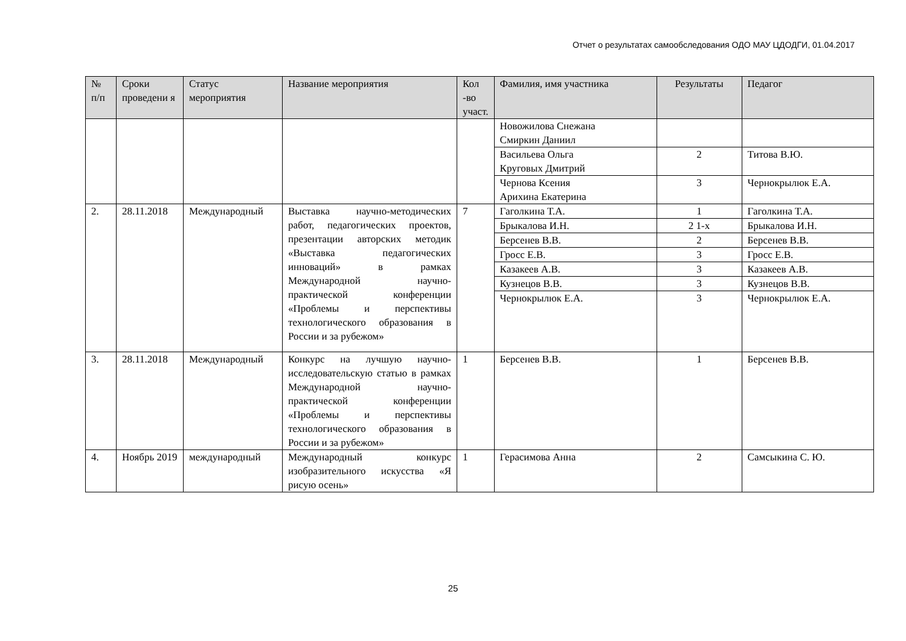Отчет о результатах самообследования ОДО МАУ ЦДОДГИ, 01.04.2017
| № п/п | Сроки проведени я | Статус мероприятия | Название мероприятия | Кол -во участ. | Фамилия, имя участника | Результаты | Педагог |
| --- | --- | --- | --- | --- | --- | --- | --- |
| | | | | | Новожилова Снежана Смиркин Даниил | | |
| | | | | | Васильева Ольга Круговых Дмитрий | 2 | Титова В.Ю. |
| | | | | | Чернова Ксения Арихина Екатерина | 3 | Чернокрылюк Е.А. |
| 2. | 28.11.2018 | Международный | Выставка научно-методических работ, педагогических проектов, презентации авторских методик «Выставка педагогических инноваций» в рамках Международной научно-практической конференции «Проблемы и перспективы технологического образования в России и за рубежом» | 7 | Гаголкина Т.А. | 1 | Гаголкина Т.А. |
| | | | | | Брыкалова И.Н. | 2 1-х | Брыкалова И.Н. |
| | | | | | Берсенев В.В. | 2 | Берсенев В.В. |
| | | | | | Гросс Е.В. | 3 | Гросс Е.В. |
| | | | | | Казакеев А.В. | 3 | Казакеев А.В. |
| | | | | | Кузнецов В.В. | 3 | Кузнецов В.В. |
| | | | | | Чернокрылюк Е.А. | 3 | Чернокрылюк Е.А. |
| 3. | 28.11.2018 | Международный | Конкурс на лучшую научно-исследовательскую статью в рамках Международной научно-практической конференции «Проблемы и перспективы технологического образования в России и за рубежом» | 1 | Берсенев В.В. | 1 | Берсенев В.В. |
| 4. | Ноябрь 2019 | международный | Международный конкурс изобразительного искусства «Я рисую осень» | 1 | Герасимова Анна | 2 | Самсыкина С. Ю. |
25